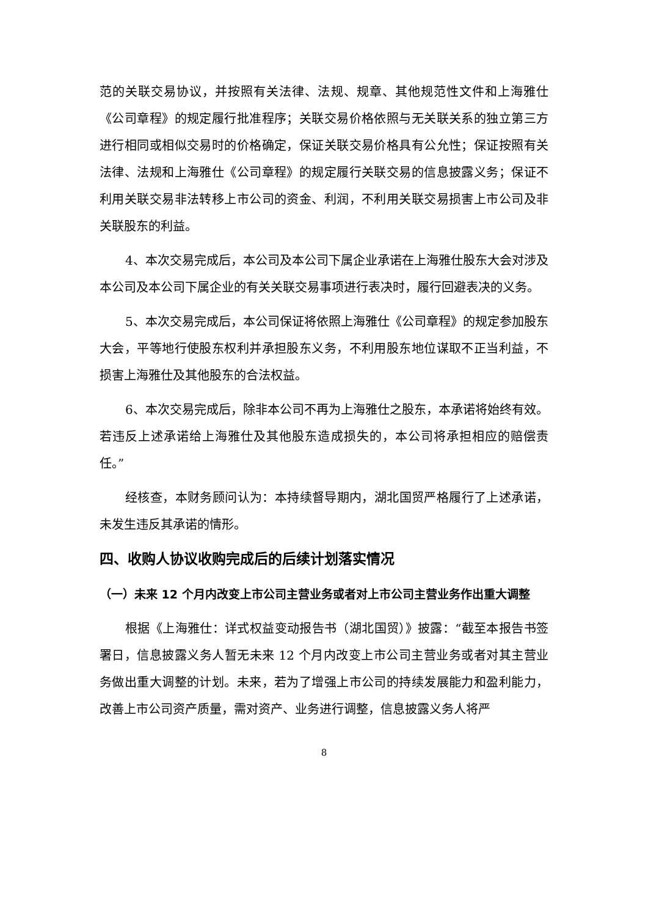范的关联交易协议，并按照有关法律、法规、规章、其他规范性文件和上海雅仕《公司章程》的规定履行批准程序；关联交易价格依照与无关联关系的独立第三方进行相同或相似交易时的价格确定，保证关联交易价格具有公允性；保证按照有关法律、法规和上海雅仕《公司章程》的规定履行关联交易的信息披露义务；保证不利用关联交易非法转移上市公司的资金、利润，不利用关联交易损害上市公司及非关联股东的利益。
4、本次交易完成后，本公司及本公司下属企业承诺在上海雅仕股东大会对涉及本公司及本公司下属企业的有关关联交易事项进行表决时，履行回避表决的义务。
5、本次交易完成后，本公司保证将依照上海雅仕《公司章程》的规定参加股东大会，平等地行使股东权利并承担股东义务，不利用股东地位谋取不正当利益，不损害上海雅仕及其他股东的合法权益。
6、本次交易完成后，除非本公司不再为上海雅仕之股东，本承诺将始终有效。若违反上述承诺给上海雅仕及其他股东造成损失的，本公司将承担相应的赔偿责任。”
经核查，本财务顾问认为：本持续督导期内，湖北国贸严格履行了上述承诺，未发生违反其承诺的情形。
四、收购人协议收购完成后的后续计划落实情况
（一）未来 12 个月内改变上市公司主营业务或者对上市公司主营业务作出重大调整
根据《上海雅仕：详式权益变动报告书（湖北国贸）》披露：“截至本报告书签署日，信息披露义务人暂无未来 12 个月内改变上市公司主营业务或者对其主营业务做出重大调整的计划。未来，若为了增强上市公司的持续发展能力和盈利能力，改善上市公司资产质量，需对资产、业务进行调整，信息披露义务人将严
8